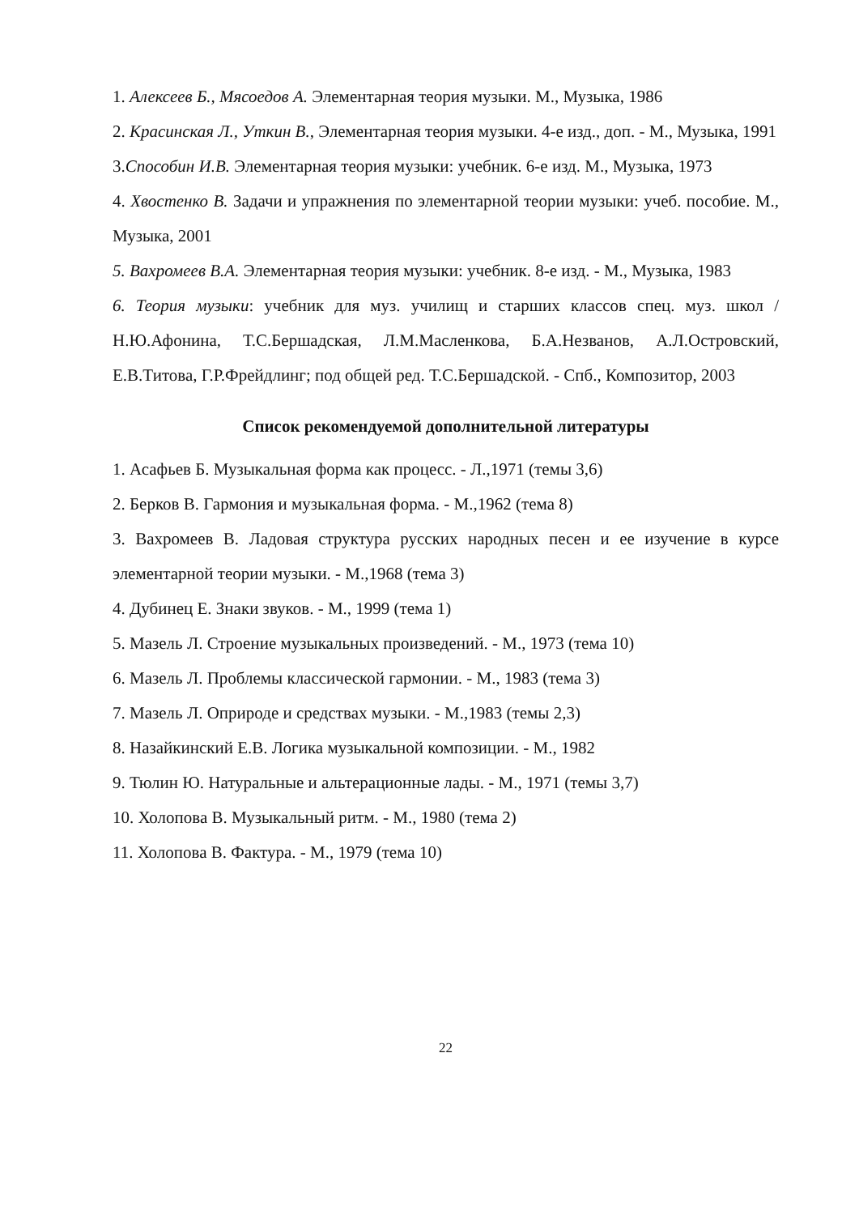1. Алексеев Б., Мясоедов А. Элементарная теория музыки. М., Музыка, 1986
2. Красинская Л., Уткин В., Элементарная теория музыки. 4-е изд., доп. - М., Музыка, 1991
3.Способин И.В. Элементарная теория музыки: учебник. 6-е изд. М., Музыка, 1973
4. Хвостенко В. Задачи и упражнения по элементарной теории музыки: учеб. пособие. М., Музыка, 2001
5. Вахромеев В.А. Элементарная теория музыки: учебник. 8-е изд. - М., Музыка, 1983
6. Теория музыки: учебник для муз. училищ и старших классов спец. муз. школ /Н.Ю.Афонина, Т.С.Бершадская, Л.М.Масленкова, Б.А.Незванов, А.Л.Островский, Е.В.Титова, Г.Р.Фрейдлинг; под общей ред. Т.С.Бершадской. - Спб., Композитор, 2003
Список рекомендуемой дополнительной литературы
1. Асафьев Б. Музыкальная форма как процесс. - Л.,1971 (темы 3,6)
2. Берков В. Гармония и музыкальная форма. - М.,1962 (тема 8)
3. Вахромеев В. Ладовая структура русских народных песен и ее изучение в курсе элементарной теории музыки. - М.,1968 (тема 3)
4. Дубинец Е. Знаки звуков. - М., 1999 (тема 1)
5. Мазель Л. Строение музыкальных произведений. - М., 1973 (тема 10)
6. Мазель Л. Проблемы классической гармонии. - М., 1983 (тема 3)
7. Мазель Л. Оприроде и средствах музыки. - М.,1983 (темы 2,3)
8. Назайкинский Е.В. Логика музыкальной композиции. - М., 1982
9. Тюлин Ю. Натуральные и альтерационные лады. - М., 1971 (темы 3,7)
10. Холопова В. Музыкальный ритм. - М., 1980 (тема 2)
11. Холопова В. Фактура. - М., 1979 (тема 10)
22